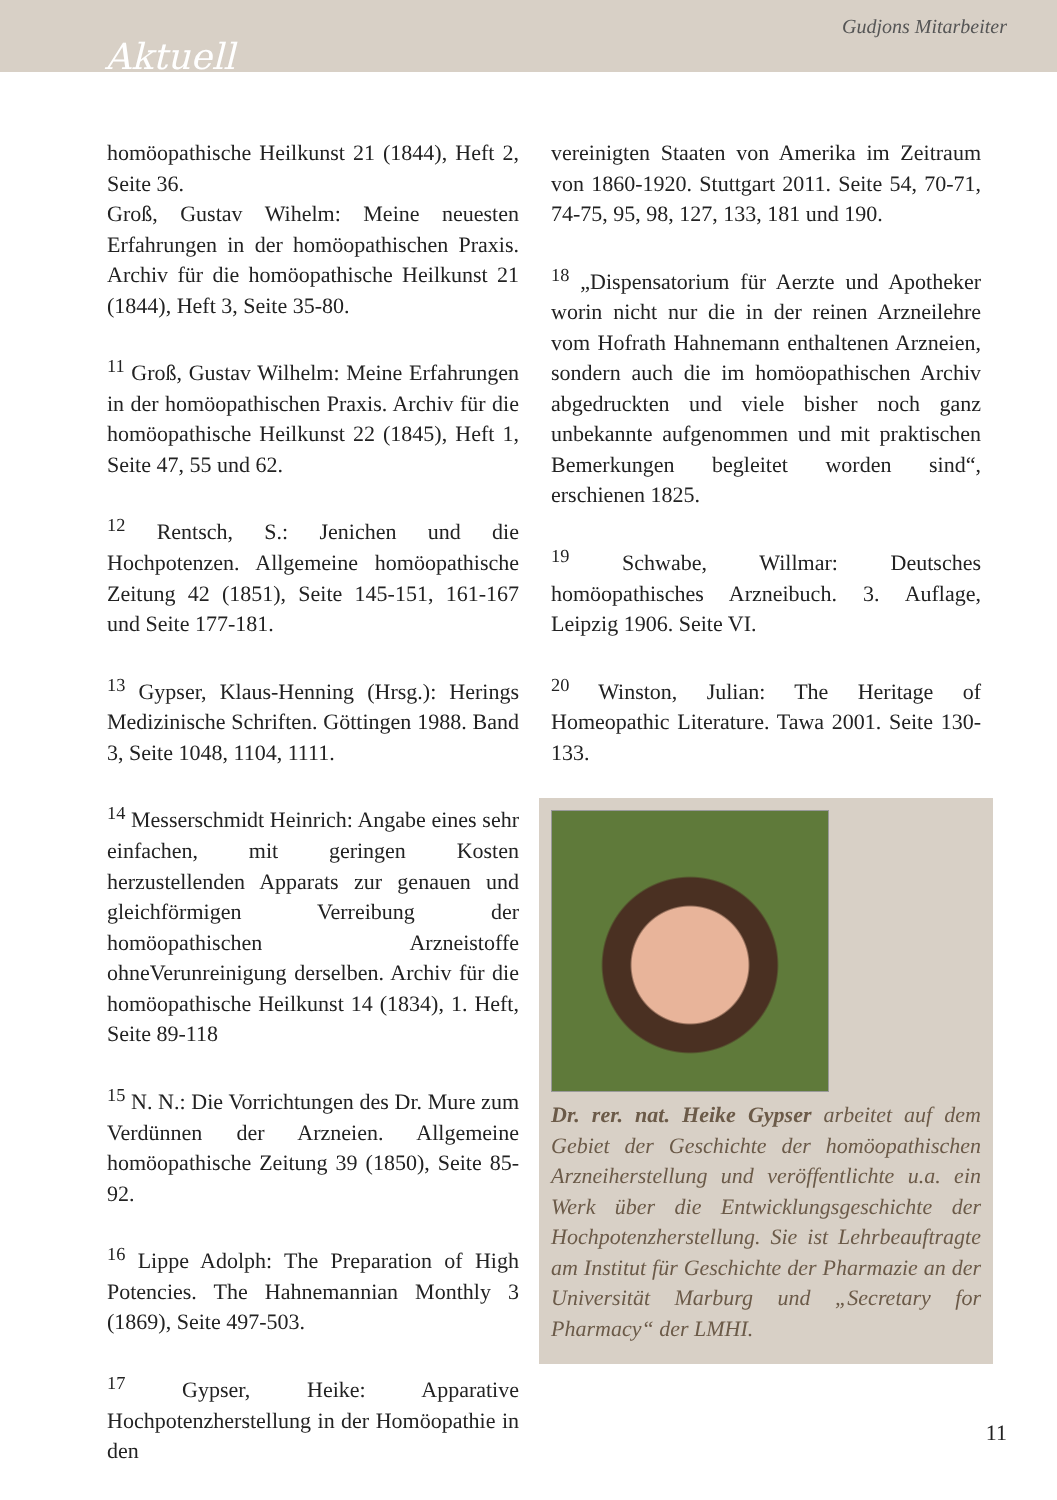Aktuell Gudjons Mitarbeiter
homöopathische Heilkunst 21 (1844), Heft 2, Seite 36.
Groß, Gustav Wihelm: Meine neuesten Erfahrungen in der homöopathischen Praxis. Archiv für die homöopathische Heilkunst 21 (1844), Heft 3, Seite 35-80.
<sup>11</sup> Groß, Gustav Wilhelm: Meine Erfahrungen in der homöopathischen Praxis. Archiv für die homöopathische Heilkunst 22 (1845), Heft 1, Seite 47, 55 und 62.
<sup>12</sup> Rentsch, S.: Jenichen und die Hochpotenzen. Allgemeine homöopathische Zeitung 42 (1851), Seite 145-151, 161-167 und Seite 177-181.
<sup>13</sup> Gypser, Klaus-Henning (Hrsg.): Herings Medizinische Schriften. Göttingen 1988. Band 3, Seite 1048, 1104, 1111.
<sup>14</sup> Messerschmidt Heinrich: Angabe eines sehr einfachen, mit geringen Kosten herzustellenden Apparats zur genauen und gleichförmigen Verreibung der homöopathischen Arzneistoffe ohneVerunreinigung derselben. Archiv für die homöopathische Heilkunst 14 (1834), 1. Heft, Seite 89-118
<sup>15</sup> N. N.: Die Vorrichtungen des Dr. Mure zum Verdünnen der Arzneien. Allgemeine homöopathische Zeitung 39 (1850), Seite 85-92.
<sup>16</sup> Lippe Adolph: The Preparation of High Potencies. The Hahnemannian Monthly 3 (1869), Seite 497-503.
<sup>17</sup> Gypser, Heike: Apparative Hochpotenzherstellung in der Homöopathie in den
vereinigten Staaten von Amerika im Zeitraum von 1860-1920. Stuttgart 2011. Seite 54, 70-71, 74-75, 95, 98, 127, 133, 181 und 190.
<sup>18</sup> „Dispensatorium für Aerzte und Apotheker worin nicht nur die in der reinen Arzneilehre vom Hofrath Hahnemann enthaltenen Arzneien, sondern auch die im homöopathischen Archiv abgedruckten und viele bisher noch ganz unbekannte aufgenommen und mit praktischen Bemerkungen begleitet worden sind“, erschienen 1825.
<sup>19</sup> Schwabe, Willmar: Deutsches homöopathisches Arzneibuch. 3. Auflage, Leipzig 1906. Seite VI.
<sup>20</sup> Winston, Julian: The Heritage of Homeopathic Literature. Tawa 2001. Seite 130-133.
Dr. rer. nat. Heike Gypser arbeitet auf dem Gebiet der Geschichte der homöopathischen Arzneiherstellung und veröffentlichte u.a. ein Werk über die Entwicklungsgeschichte der Hochpotenzherstellung. Sie ist Lehrbeauftragte am Institut für Geschichte der Pharmazie an der Universität Marburg und „Secretary for Pharmacy“ der LMHI.
11